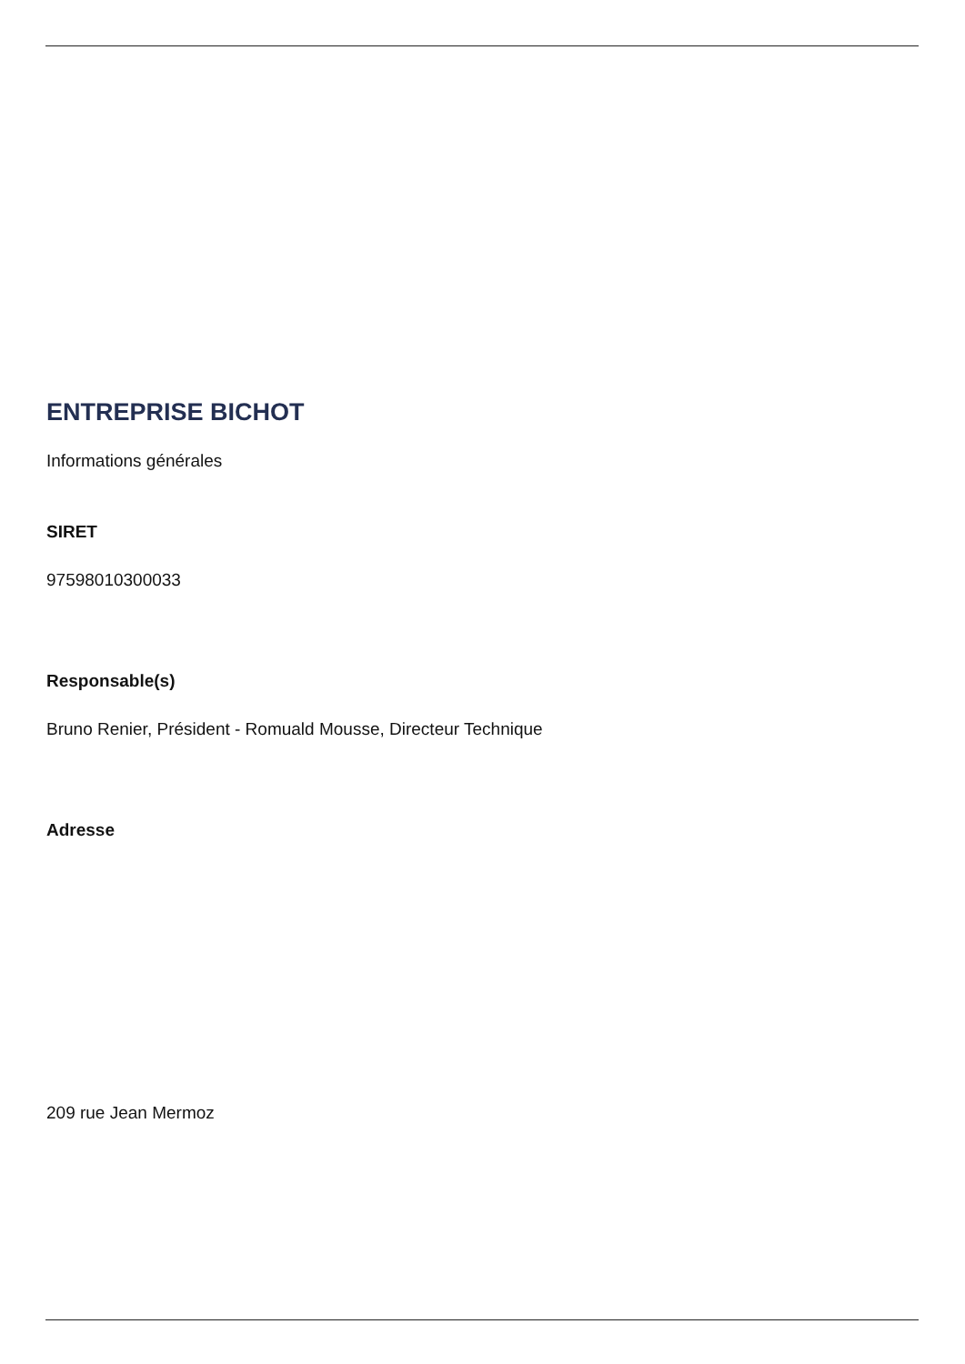ENTREPRISE BICHOT
Informations générales
SIRET
97598010300033
Responsable(s)
Bruno Renier, Président - Romuald Mousse, Directeur Technique
Adresse
209 rue Jean Mermoz